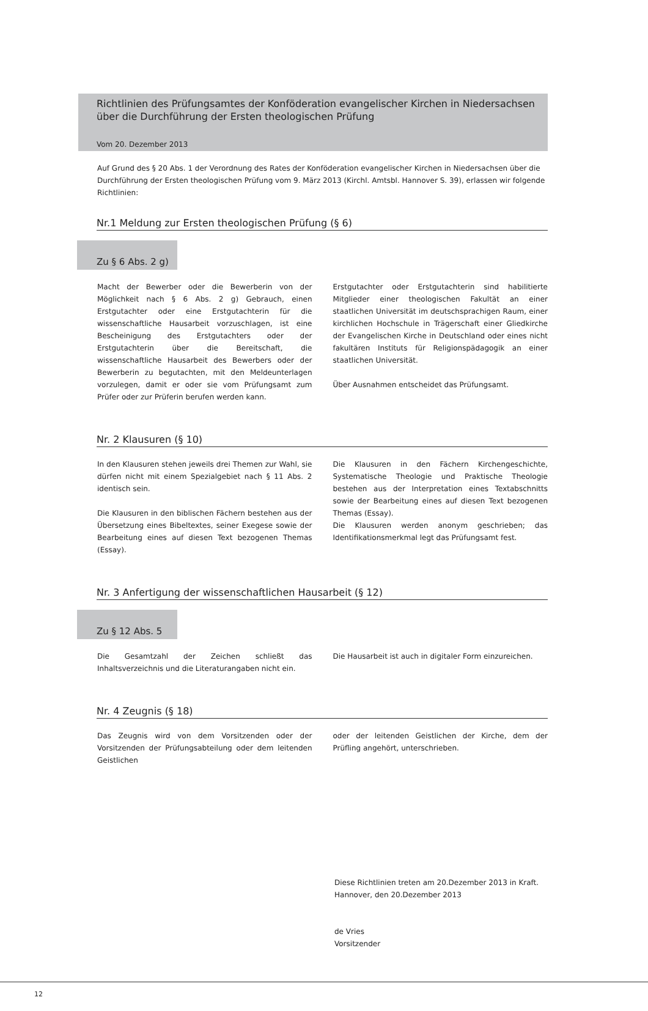Richtlinien des Prüfungsamtes der Konföderation evangelischer Kirchen in Niedersachsen über die Durchführung der Ersten theologischen Prüfung
Vom 20. Dezember 2013
Auf Grund des § 20 Abs. 1 der Verordnung des Rates der Konföderation evangelischer Kirchen in Niedersachsen über die Durchführung der Ersten theologischen Prüfung vom 9. März 2013 (Kirchl. Amtsbl. Hannover S. 39), erlassen wir folgende Richtlinien:
Nr.1 Meldung zur Ersten theologischen Prüfung (§ 6)
Zu § 6 Abs. 2 g)
Macht der Bewerber oder die Bewerberin von der Möglichkeit nach § 6 Abs. 2 g) Gebrauch, einen Erstgutachter oder eine Erstgutachterin für die wissenschaftliche Hausarbeit vorzuschlagen, ist eine Bescheinigung des Erstgutachters oder der Erstgutachterin über die Bereitschaft, die wissenschaftliche Hausarbeit des Bewerbers oder der Bewerberin zu begutachten, mit den Meldeunterlagen vorzulegen, damit er oder sie vom Prüfungsamt zum Prüfer oder zur Prüferin berufen werden kann.
Erstgutachter oder Erstgutachterin sind habilitierte Mitglieder einer theologischen Fakultät an einer staatlichen Universität im deutschsprachigen Raum, einer kirchlichen Hochschule in Trägerschaft einer Gliedkirche der Evangelischen Kirche in Deutschland oder eines nicht fakultären Instituts für Religionspädagogik an einer staatlichen Universität.
Über Ausnahmen entscheidet das Prüfungsamt.
Nr. 2 Klausuren (§ 10)
In den Klausuren stehen jeweils drei Themen zur Wahl, sie dürfen nicht mit einem Spezialgebiet nach § 11 Abs. 2 identisch sein.
Die Klausuren in den biblischen Fächern bestehen aus der Übersetzung eines Bibeltextes, seiner Exegese sowie der Bearbeitung eines auf diesen Text bezogenen Themas (Essay).
Die Klausuren in den Fächern Kirchengeschichte, Systematische Theologie und Praktische Theologie bestehen aus der Interpretation eines Textabschnitts sowie der Bearbeitung eines auf diesen Text bezogenen Themas (Essay).
Die Klausuren werden anonym geschrieben; das Identifikationsmerkmal legt das Prüfungsamt fest.
Nr. 3 Anfertigung der wissenschaftlichen Hausarbeit (§ 12)
Zu § 12 Abs. 5
Die Gesamtzahl der Zeichen schließt das Inhaltsverzeichnis und die Literaturangaben nicht ein.
Die Hausarbeit ist auch in digitaler Form einzureichen.
Nr. 4 Zeugnis (§ 18)
Das Zeugnis wird von dem Vorsitzenden oder der Vorsitzenden der Prüfungsabteilung oder dem leitenden Geistlichen
oder der leitenden Geistlichen der Kirche, dem der Prüfling angehört, unterschrieben.
Diese Richtlinien treten am 20.Dezember 2013 in Kraft.
Hannover, den 20.Dezember 2013
de Vries
Vorsitzender
12